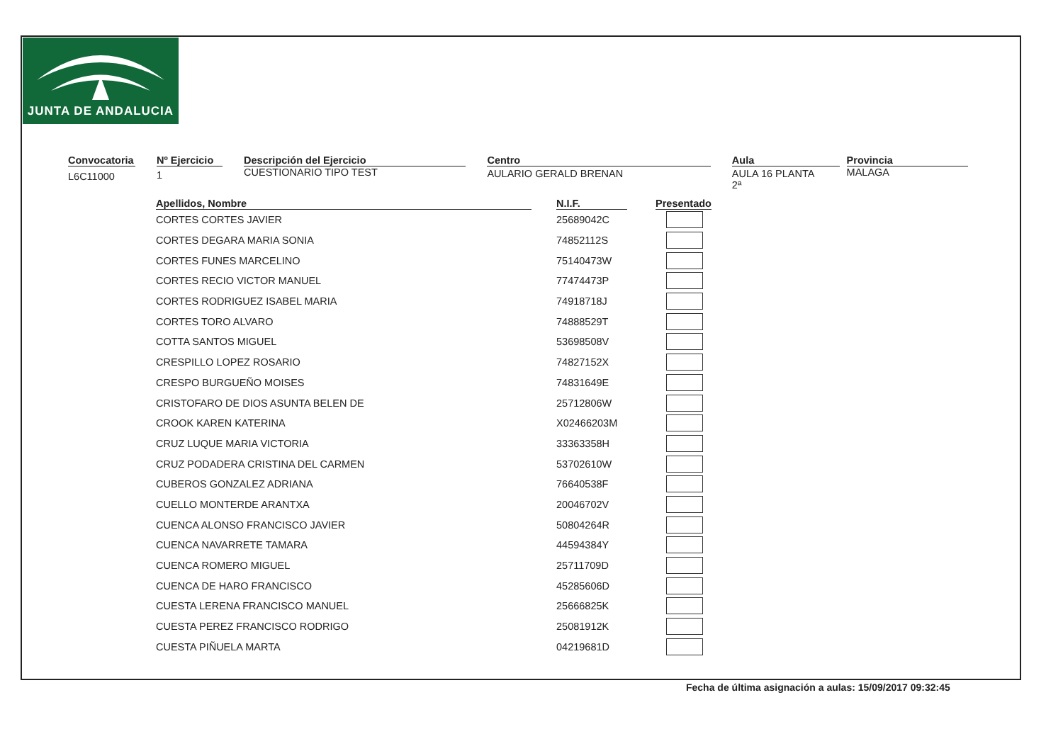JUNTA DE ANDALUCIA
Convocatoria
L6C11000
Nº Ejercicio
1
Descripción del Ejercicio
CUESTIONARIO TIPO TEST
Centro
AULARIO GERALD BRENAN
Aula
AULA 16 PLANTA 2ª
Provincia
MALAGA
| Apellidos, Nombre | | N.I.F. | | Presentado |
| --- | --- | --- | --- | --- |
| CORTES CORTES JAVIER | | 25689042C | | |
| CORTES DEGARA MARIA SONIA | | 74852112S | | |
| CORTES FUNES MARCELINO | | 75140473W | | |
| CORTES RECIO VICTOR MANUEL | | 77474473P | | |
| CORTES RODRIGUEZ ISABEL MARIA | | 74918718J | | |
| CORTES TORO ALVARO | | 74888529T | | |
| COTTA SANTOS MIGUEL | | 53698508V | | |
| CRESPILLO LOPEZ ROSARIO | | 74827152X | | |
| CRESPO BURGUEÑO MOISES | | 74831649E | | |
| CRISTOFARO DE DIOS ASUNTA BELEN DE | | 25712806W | | |
| CROOK KAREN KATERINA | | X02466203M | | |
| CRUZ LUQUE MARIA VICTORIA | | 33363358H | | |
| CRUZ PODADERA CRISTINA DEL CARMEN | | 53702610W | | |
| CUBEROS GONZALEZ ADRIANA | | 76640538F | | |
| CUELLO MONTERDE ARANTXA | | 20046702V | | |
| CUENCA ALONSO FRANCISCO JAVIER | | 50804264R | | |
| CUENCA NAVARRETE TAMARA | | 44594384Y | | |
| CUENCA ROMERO MIGUEL | | 25711709D | | |
| CUENCA DE HARO FRANCISCO | | 45285606D | | |
| CUESTA LERENA FRANCISCO MANUEL | | 25666825K | | |
| CUESTA PEREZ FRANCISCO RODRIGO | | 25081912K | | |
| CUESTA PIÑUELA MARTA | | 04219681D | | |
Fecha de última asignación a aulas: 15/09/2017 09:32:45